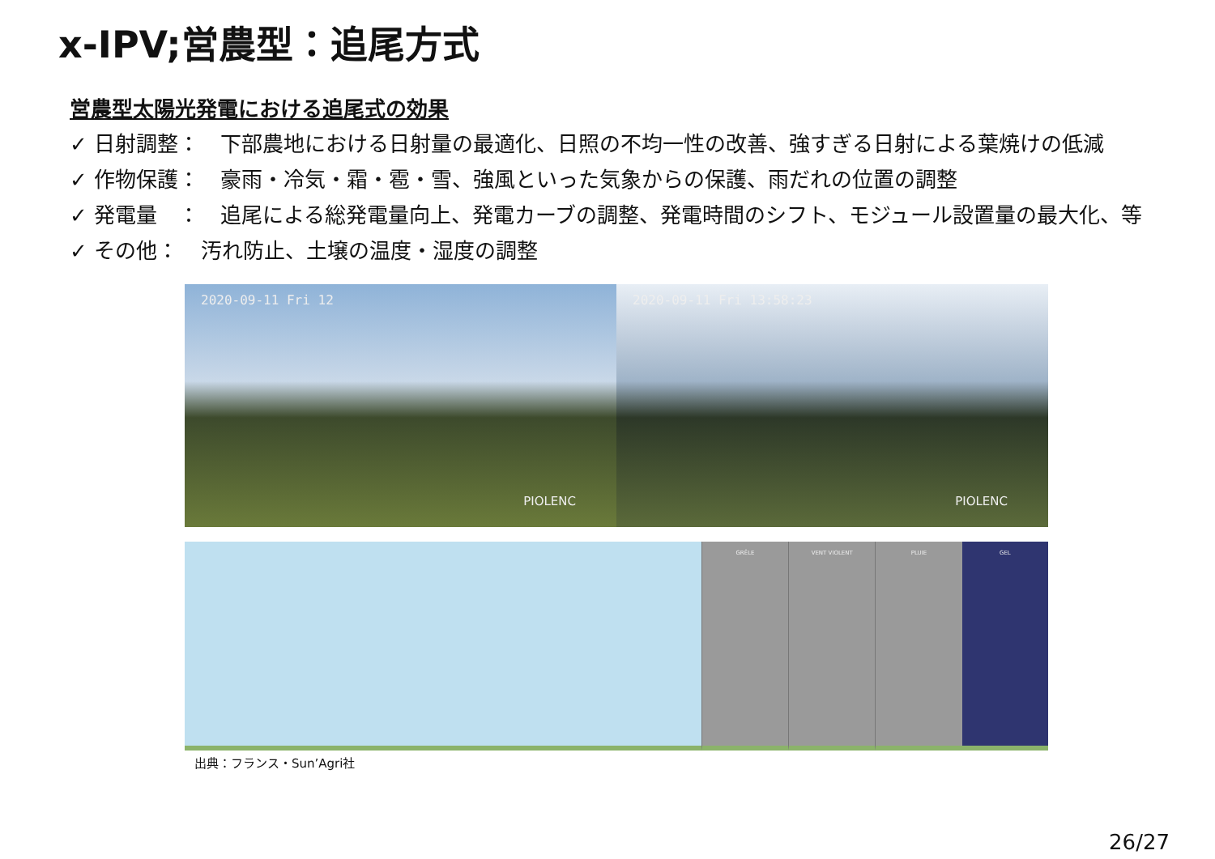x-IPV;営農型：追尾方式
営農型太陽光発電における追尾式の効果
✓ 日射調整： 下部農地における日射量の最適化、日照の不均一性の改善、強すぎる日射による葉焼けの低減
✓ 作物保護： 豪雨・冷気・霜・雹・雪、強風といった気象からの保護、雨だれの位置の調整
✓ 発電量　： 追尾による総発電量向上、発電カーブの調整、発電時間のシフト、モジュール設置量の最大化、等
✓ その他： 汚れ防止、土壌の温度・湿度の調整
2020-09-11 Fri 12
PIOLENC
2020-09-11 Fri 13:58:23
PIOLENC
GRÊLE VENT VIOLENT PLUIE GEL
出典：フランス・Sun’Agri社
26/27